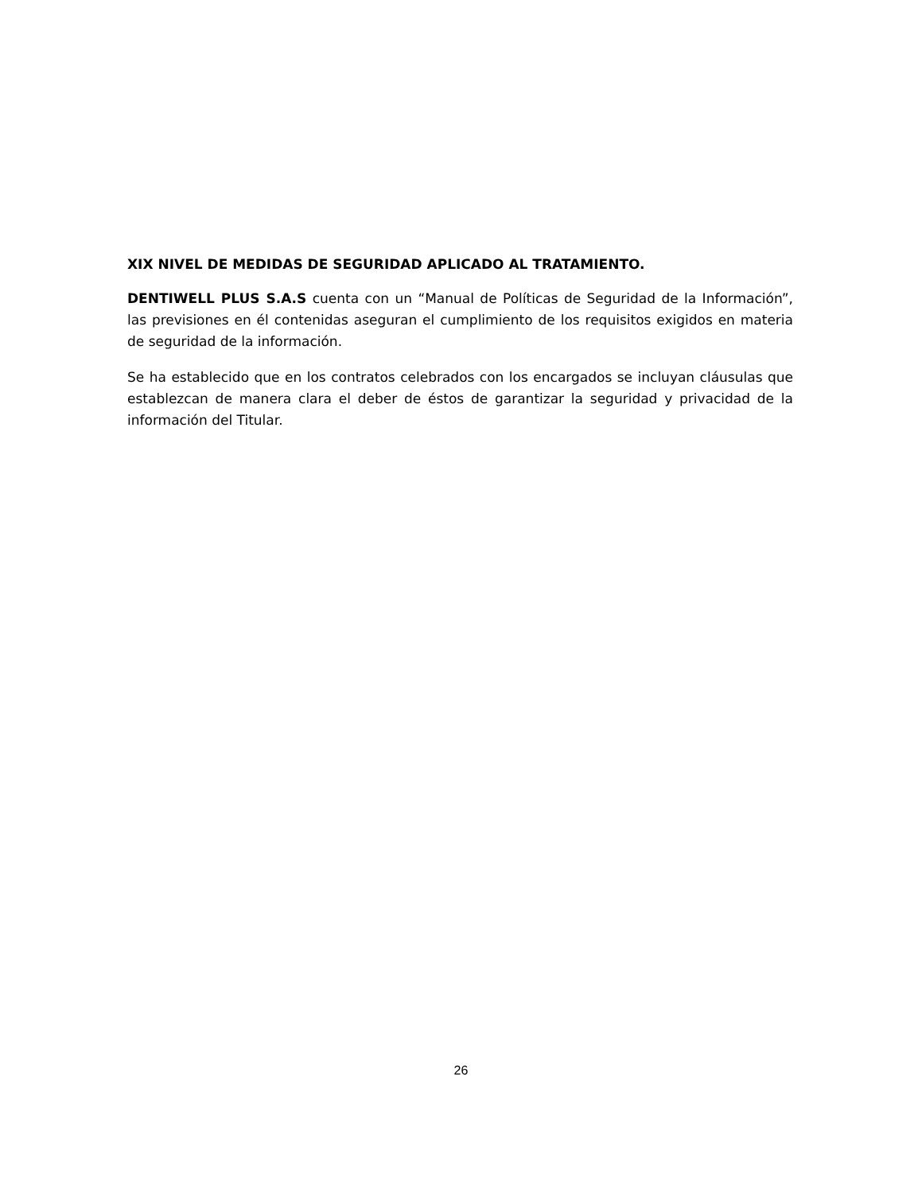XIX NIVEL DE MEDIDAS DE SEGURIDAD APLICADO AL TRATAMIENTO.
DENTIWELL PLUS S.A.S cuenta con un “Manual de Políticas de Seguridad de la Información”, las previsiones en él contenidas aseguran el cumplimiento de los requisitos exigidos en materia de seguridad de la información.
Se ha establecido que en los contratos celebrados con los encargados se incluyan cláusulas que establezcan de manera clara el deber de éstos de garantizar la seguridad y privacidad de la información del Titular.
26